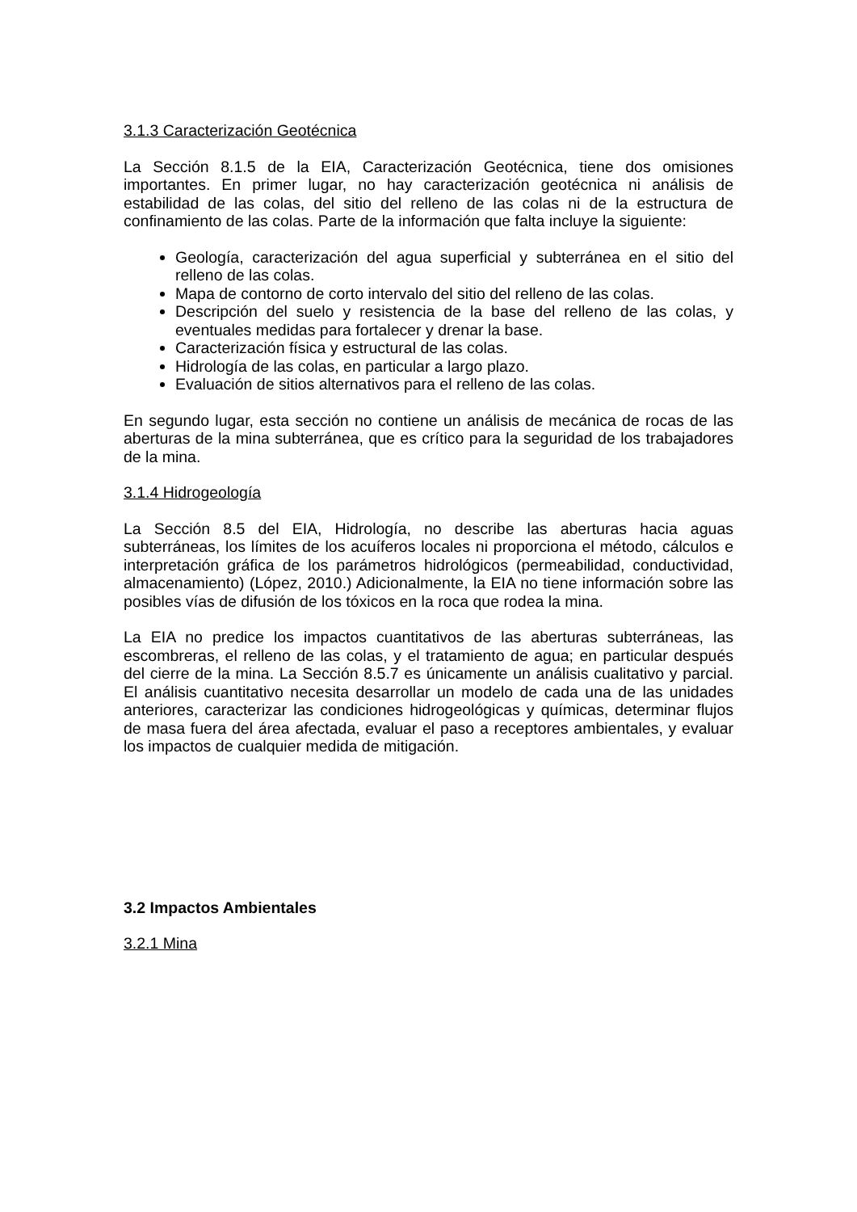3.1.3 Caracterización Geotécnica
La Sección 8.1.5 de la EIA, Caracterización Geotécnica, tiene dos omisiones importantes. En primer lugar, no hay caracterización geotécnica ni análisis de estabilidad de las colas, del sitio del relleno de las colas ni de la estructura de confinamiento de las colas. Parte de la información que falta incluye la siguiente:
Geología, caracterización del agua superficial y subterránea en el sitio del relleno de las colas.
Mapa de contorno de corto intervalo del sitio del relleno de las colas.
Descripción del suelo y resistencia de la base del relleno de las colas, y eventuales medidas para fortalecer y drenar la base.
Caracterización física y estructural de las colas.
Hidrología de las colas, en particular a largo plazo.
Evaluación de sitios alternativos para el relleno de las colas.
En segundo lugar, esta sección no contiene un análisis de mecánica de rocas de las aberturas de la mina subterránea, que es crítico para la seguridad de los trabajadores de la mina.
3.1.4 Hidrogeología
La Sección 8.5 del EIA, Hidrología, no describe las aberturas hacia aguas subterráneas, los límites de los acuíferos locales ni proporciona el método, cálculos e interpretación gráfica de los parámetros hidrológicos (permeabilidad, conductividad, almacenamiento) (López, 2010.) Adicionalmente, la EIA no tiene información sobre las posibles vías de difusión de los tóxicos en la roca que rodea la mina.
La EIA no predice los impactos cuantitativos de las aberturas subterráneas, las escombreras, el relleno de las colas, y el tratamiento de agua; en particular después del cierre de la mina. La Sección 8.5.7 es únicamente un análisis cualitativo y parcial. El análisis cuantitativo necesita desarrollar un modelo de cada una de las unidades anteriores, caracterizar las condiciones hidrogeológicas y químicas, determinar flujos de masa fuera del área afectada, evaluar el paso a receptores ambientales, y evaluar los impactos de cualquier medida de mitigación.
3.2 Impactos Ambientales
3.2.1 Mina